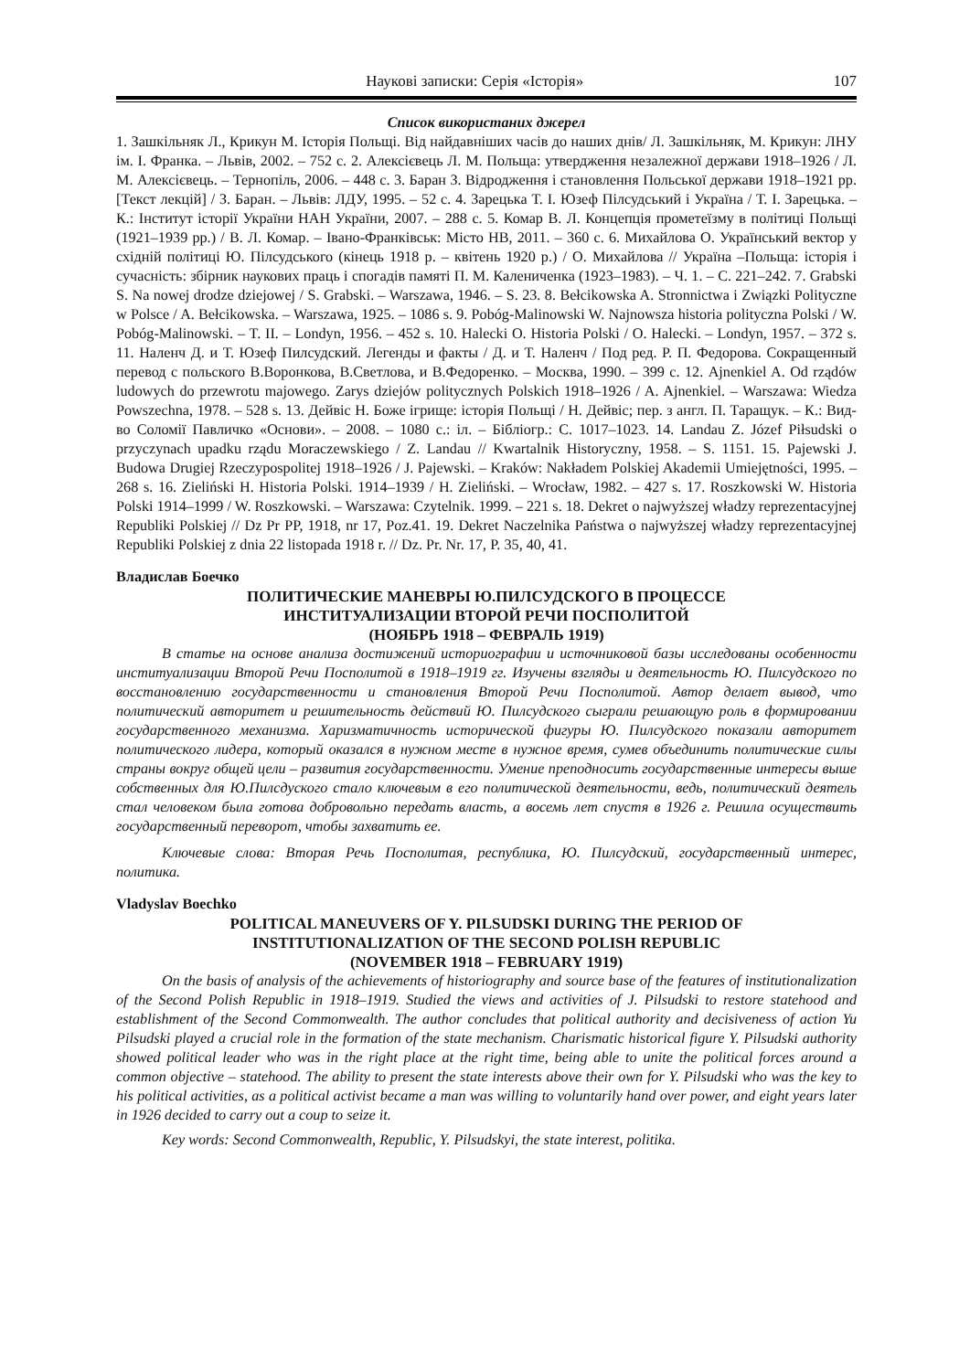Наукові записки: Серія «Історія» 107
Список використаних джерел
1. Зашкільняк Л., Крикун М. Історія Польщі. Від найдавніших часів до наших днів/ Л. Зашкільняк, М. Крикун: ЛНУ ім. І. Франка. – Львів, 2002. – 752 с. 2. Алексієвець Л. М. Польща: утвердження незалежної держави 1918–1926 / Л. М. Алексієвець. – Тернопіль, 2006. – 448 с. 3. Баран З. Відродження і становлення Польської держави 1918–1921 рр. [Текст лекцій] / З. Баран. – Львів: ЛДУ, 1995. – 52 с. 4. Зарецька Т. І. Юзеф Пілсудський і Україна / Т. І. Зарецька. – К.: Інститут історії України НАН України, 2007. – 288 с. 5. Комар В. Л. Концепція прометеїзму в політиці Польщі (1921–1939 рр.) / В. Л. Комар. – Івано-Франківськ: Місто НВ, 2011. – 360 с. 6. Михайлова О. Український вектор у східній політиці Ю. Пілсудського (кінець 1918 р. – квітень 1920 р.) / О. Михайлова // Україна –Польща: історія і сучасність: збірник наукових праць і спогадів памяті П. М. Калениченка (1923–1983). – Ч. 1. – С. 221–242. 7. Grabski S. Na nowej drodze dziejowej / S. Grabski. – Warszawa, 1946. – S. 23. 8. Bełcikowska A. Stronnictwa i Związki Polityczne w Polsce / A. Bełcikowska. – Warszawa, 1925. – 1086 s. 9. Pobóg-Malinowski W. Najnowsza historia polityczna Polski / W. Pobóg-Malinowski. – T. II. – Londyn, 1956. – 452 s. 10. Halecki O. Historia Polski / O. Halecki. – Londyn, 1957. – 372 s. 11. Наленч Д. и Т. Юзеф Пилсудский. Легенды и факты / Д. и Т. Наленч / Под ред. Р. П. Федорова. Сокращенный перевод с польского В.Воронкова, В.Светлова, и В.Федоренко. – Москва, 1990. – 399 с. 12. Ajnenkiel A. Od rządów ludowych do przewrotu majowego. Zarys dziejów politycznych Polskich 1918–1926 / A. Ajnenkiel. – Warszawa: Wiedza Powszechna, 1978. – 528 s. 13. Дейвіс Н. Боже ігрище: історія Польщі / Н. Дейвіс; пер. з англ. П. Таращук. – К.: Вид-во Соломії Павличко «Основи». – 2008. – 1080 с.: іл. – Бібліогр.: С. 1017–1023. 14. Landau Z. Józef Piłsudski o przyczynach upadku rządu Moraczewskiego / Z. Landau // Kwartalnik Historyczny, 1958. – S. 1151. 15. Pajewski J. Budowa Drugiej Rzeczypospolitej 1918–1926 / J. Pajewski. – Kraków: Nakładem Polskiej Akademii Umiejętności, 1995. – 268 s. 16. Zieliński H. Historia Polski. 1914–1939 / H. Zieliński. – Wrocław, 1982. – 427 s. 17. Roszkowski W. Historia Polski 1914–1999 / W. Roszkowski. – Warszawa: Czytelnik. 1999. – 221 s. 18. Dekret o najwyższej władzy reprezentacyjnej Republiki Polskiej // Dz Pr PP, 1918, nr 17, Poz.41. 19. Dekret Naczelnika Państwa o najwyższej władzy reprezentacyjnej Republiki Polskiej z dnia 22 listopada 1918 r. // Dz. Pr. Nr. 17, P. 35, 40, 41.
Владислав Боечко
ПОЛИТИЧЕСКИЕ МАНЕВРЫ Ю.ПИЛСУДСКОГО В ПРОЦЕССЕ
ИНСТИТУАЛИЗАЦИИ ВТОРОЙ РЕЧИ ПОСПОЛИТОЙ
(НОЯБРЬ 1918 – ФЕВРАЛЬ 1919)
В статье на основе анализа достижений историографии и источниковой базы исследованы особенности институализации Второй Речи Посполитой в 1918–1919 гг. Изучены взгляды и деятельность Ю. Пилсудского по восстановлению государственности и становления Второй Речи Посполитой. Автор делает вывод, что политический авторитет и решительность действий Ю. Пилсудского сыграли решающую роль в формировании государственного механизма. Харизматичность исторической фигуры Ю. Пилсудского показали авторитет политического лидера, который оказался в нужном месте в нужное время, сумев объединить политические силы страны вокруг общей цели – развития государственности. Умение преподносить государственные интересы выше собственных для Ю.Пилсдуского стало ключевым в его политической деятельности, ведь, политический деятель стал человеком была готова добровольно передать власть, а восемь лет спустя в 1926 г. Решила осуществить государственный переворот, чтобы захватить ее.
Ключевые слова: Вторая Речь Посполитая, республика, Ю. Пилсудский, государственный интерес, политика.
Vladyslav Boechko
POLITICAL MANEUVERS OF Y. PILSUDSKI DURING THE PERIOD OF
INSTITUTIONALIZATION OF THE SECOND POLISH REPUBLIC
(NOVEMBER 1918 – FEBRUARY 1919)
On the basis of analysis of the achievements of historiography and source base of the features of institutionalization of the Second Polish Republic in 1918–1919. Studied the views and activities of J. Pilsudski to restore statehood and establishment of the Second Commonwealth. The author concludes that political authority and decisiveness of action Yu Pilsudski played a crucial role in the formation of the state mechanism. Charismatic historical figure Y. Pilsudski authority showed political leader who was in the right place at the right time, being able to unite the political forces around a common objective – statehood. The ability to present the state interests above their own for Y. Pilsudski who was the key to his political activities, as a political activist became a man was willing to voluntarily hand over power, and eight years later in 1926 decided to carry out a coup to seize it.
Key words: Second Commonwealth, Republic, Y. Pilsudskyi, the state interest, politika.